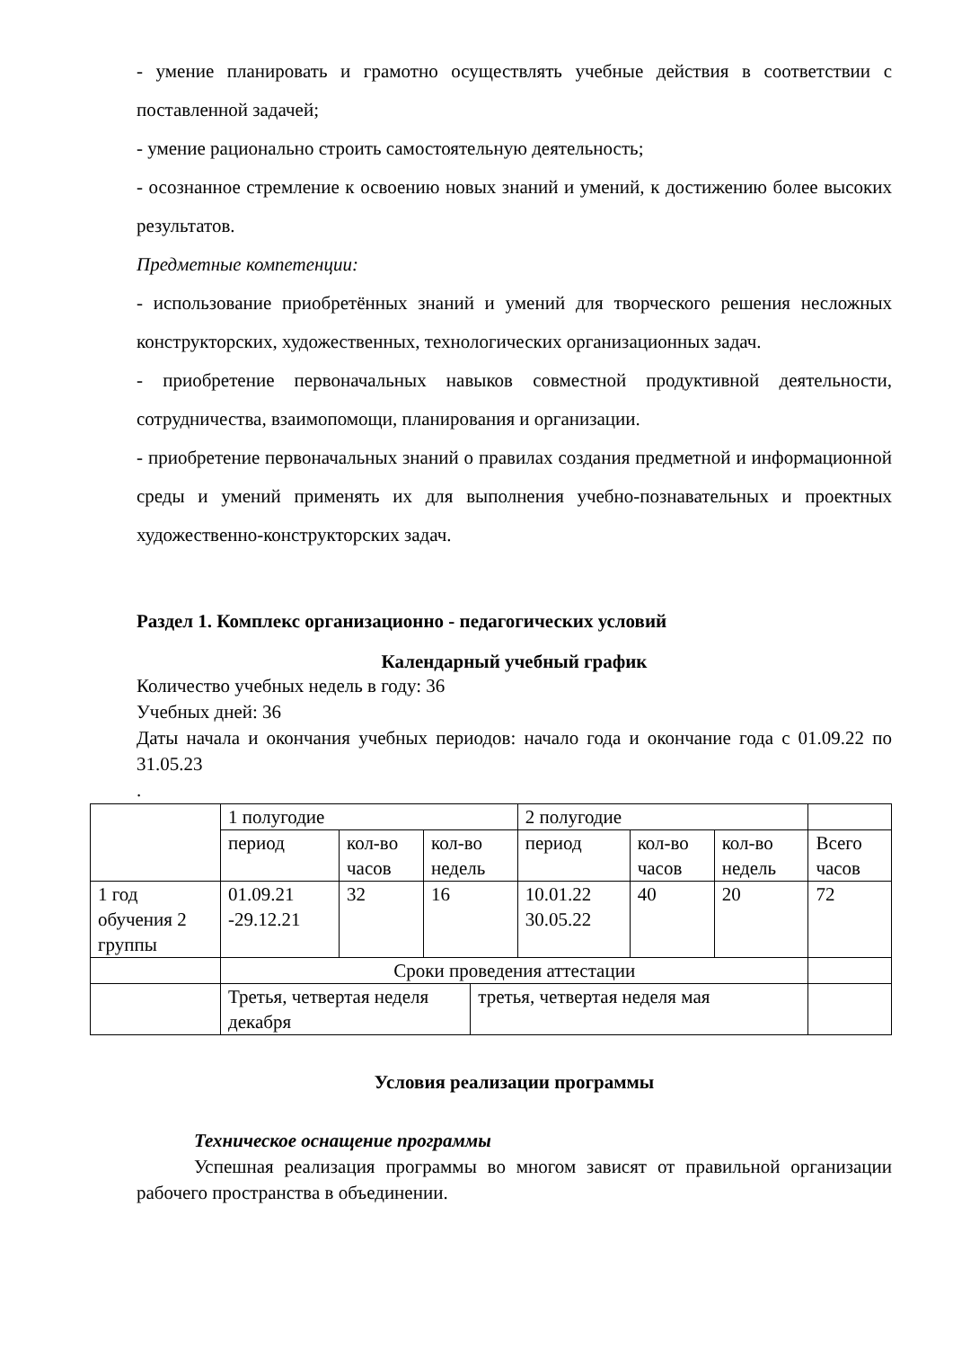- умение планировать и грамотно осуществлять учебные действия в соответствии с поставленной задачей;
- умение рационально строить самостоятельную деятельность;
- осознанное стремление к освоению новых знаний и умений, к достижению более высоких результатов.
Предметные компетенции:
- использование приобретённых знаний и умений для творческого решения несложных конструкторских, художественных, технологических организационных задач.
- приобретение первоначальных навыков совместной продуктивной деятельности, сотрудничества, взаимопомощи, планирования и организации.
- приобретение первоначальных знаний о правилах создания предметной и информационной среды и умений применять их для выполнения учебно-познавательных и проектных художественно-конструкторских задач.
Раздел 1. Комплекс организационно - педагогических условий
Календарный учебный график
Количество учебных недель в году: 36
Учебных дней: 36
Даты начала и окончания учебных периодов: начало года и окончание года с 01.09.22 по 31.05.23
.
| | 1 полугодие | | | | 2 полугодие | | | |
| | период | кол-во часов | кол-во недель | | период | кол-во часов | кол-во недель | Всего часов |
| 1 год обучения 2 группы | 01.09.21 -29.12.21 | 32 | 16 | | 10.01.22 30.05.22 | 40 | 20 | 72 |
| | Сроки проведения аттестации | | | | | | | |
| | Третья, четвертая неделя декабря | | | третья, четвертая неделя мая | | | | |
Условия реализации программы
Техническое оснащение программы
Успешная реализация программы во многом зависят от правильной организации рабочего пространства в объединении.